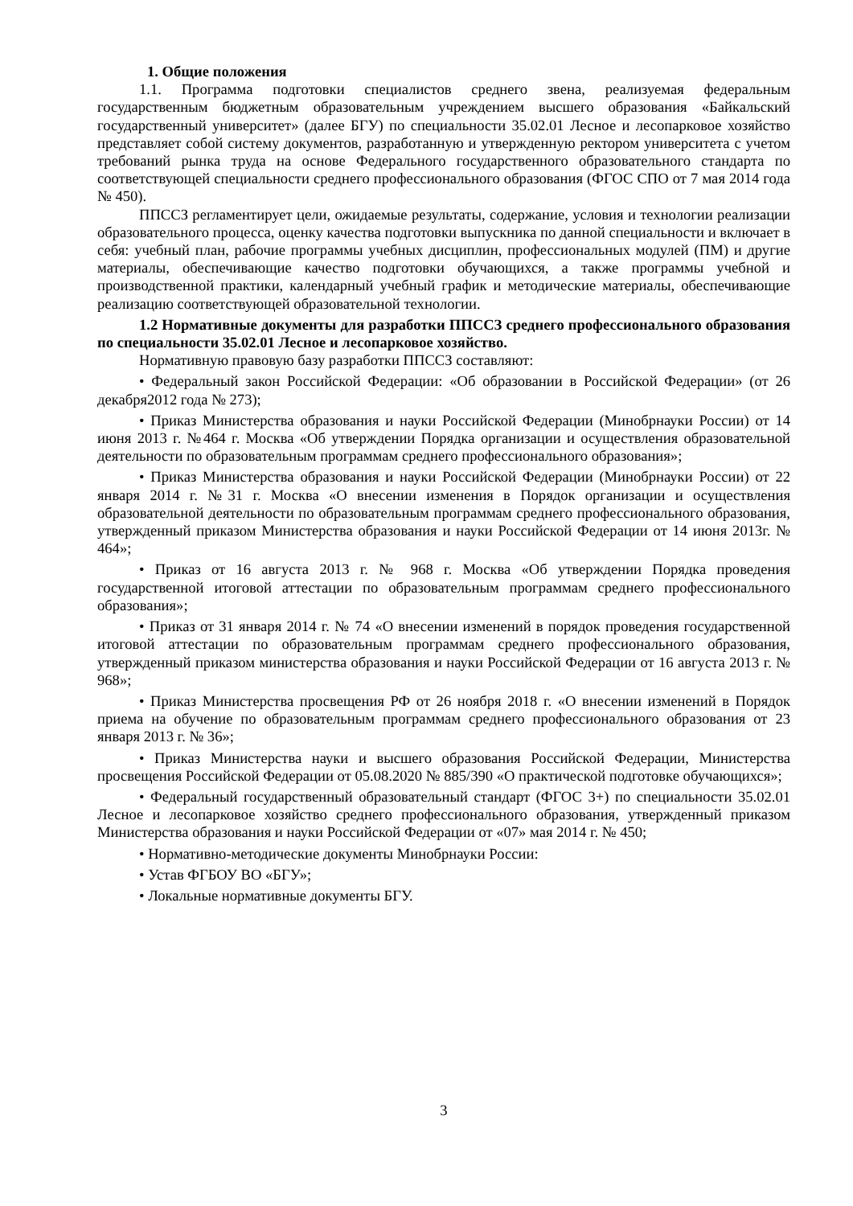1. Общие положения
1.1. Программа подготовки специалистов среднего звена, реализуемая федеральным государственным бюджетным образовательным учреждением высшего образования «Байкальский государственный университет» (далее БГУ) по специальности 35.02.01 Лесное и лесопарковое хозяйство представляет собой систему документов, разработанную и утвержденную ректором университета с учетом требований рынка труда на основе Федерального государственного образовательного стандарта по соответствующей специальности среднего профессионального образования (ФГОС СПО от 7 мая 2014 года № 450).
ППССЗ регламентирует цели, ожидаемые результаты, содержание, условия и технологии реализации образовательного процесса, оценку качества подготовки выпускника по данной специальности и включает в себя: учебный план, рабочие программы учебных дисциплин, профессиональных модулей (ПМ) и другие материалы, обеспечивающие качество подготовки обучающихся, а также программы учебной и производственной практики, календарный учебный график и методические материалы, обеспечивающие реализацию соответствующей образовательной технологии.
1.2 Нормативные документы для разработки ППССЗ среднего профессионального образования по специальности 35.02.01 Лесное и лесопарковое хозяйство.
Нормативную правовую базу разработки ППССЗ составляют:
• Федеральный закон Российской Федерации: «Об образовании в Российской Федерации» (от 26 декабря2012 года № 273);
• Приказ Министерства образования и науки Российской Федерации (Минобрнауки России) от 14 июня 2013 г. №464 г. Москва «Об утверждении Порядка организации и осуществления образовательной деятельности по образовательным программам среднего профессионального образования»;
• Приказ Министерства образования и науки Российской Федерации (Минобрнауки России) от 22 января 2014 г. №31 г. Москва «О внесении изменения в Порядок организации и осуществления образовательной деятельности по образовательным программам среднего профессионального образования, утвержденный приказом Министерства образования и науки Российской Федерации от 14 июня 2013г. № 464»;
• Приказ от 16 августа 2013 г. № 968 г. Москва «Об утверждении Порядка проведения государственной итоговой аттестации по образовательным программам среднего профессионального образования»;
• Приказ от 31 января 2014 г. № 74 «О внесении изменений в порядок проведения государственной итоговой аттестации по образовательным программам среднего профессионального образования, утвержденный приказом министерства образования и науки Российской Федерации от 16 августа 2013 г. № 968»;
• Приказ Министерства просвещения РФ от 26 ноября 2018 г. «О внесении изменений в Порядок приема на обучение по образовательным программам среднего профессионального образования от 23 января 2013 г. № 36»;
• Приказ Министерства науки и высшего образования Российской Федерации, Министерства просвещения Российской Федерации от 05.08.2020 № 885/390 «О практической подготовке обучающихся»;
• Федеральный государственный образовательный стандарт (ФГОС 3+) по специальности 35.02.01 Лесное и лесопарковое хозяйство среднего профессионального образования, утвержденный приказом Министерства образования и науки Российской Федерации от «07» мая 2014 г. № 450;
• Нормативно-методические документы Минобрнауки России:
• Устав ФГБОУ ВО «БГУ»;
• Локальные нормативные документы БГУ.
3